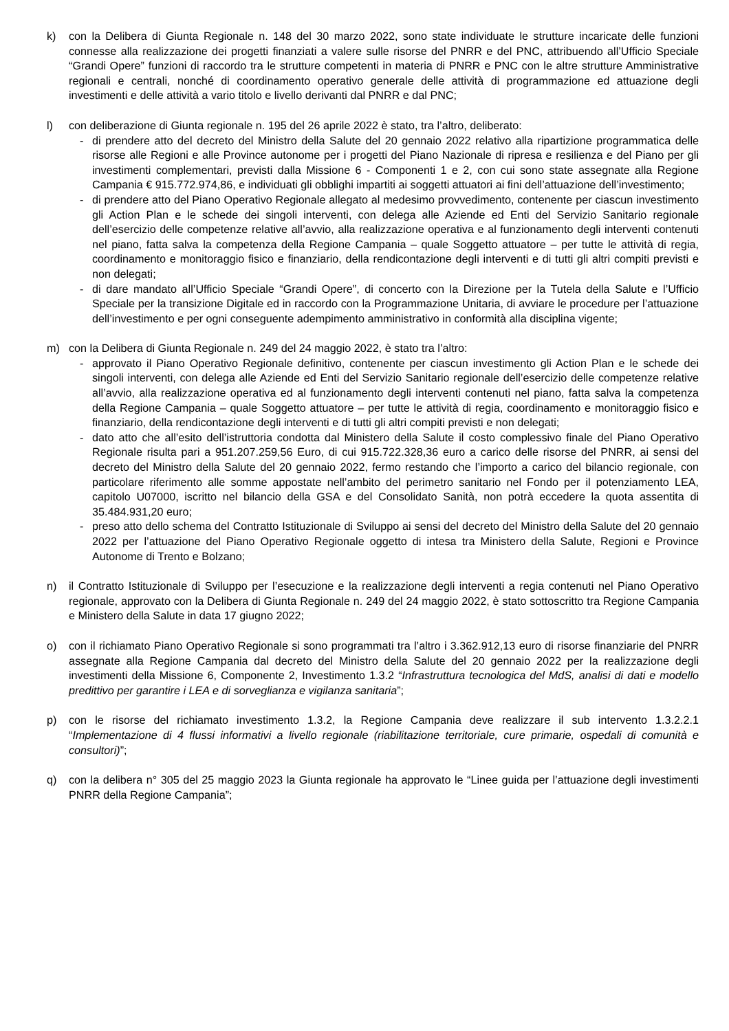k) con la Delibera di Giunta Regionale n. 148 del 30 marzo 2022, sono state individuate le strutture incaricate delle funzioni connesse alla realizzazione dei progetti finanziati a valere sulle risorse del PNRR e del PNC, attribuendo all’Ufficio Speciale “Grandi Opere” funzioni di raccordo tra le strutture competenti in materia di PNRR e PNC con le altre strutture Amministrative regionali e centrali, nonché di coordinamento operativo generale delle attività di programmazione ed attuazione degli investimenti e delle attività a vario titolo e livello derivanti dal PNRR e dal PNC;
l) con deliberazione di Giunta regionale n. 195 del 26 aprile 2022 è stato, tra l’altro, deliberato:
- di prendere atto del decreto del Ministro della Salute del 20 gennaio 2022 relativo alla ripartizione programmatica delle risorse alle Regioni e alle Province autonome per i progetti del Piano Nazionale di ripresa e resilienza e del Piano per gli investimenti complementari, previsti dalla Missione 6 - Componenti 1 e 2, con cui sono state assegnate alla Regione Campania € 915.772.974,86, e individuati gli obblighi impartiti ai soggetti attuatori ai fini dell’attuazione dell’investimento;
- di prendere atto del Piano Operativo Regionale allegato al medesimo provvedimento, contenente per ciascun investimento gli Action Plan e le schede dei singoli interventi, con delega alle Aziende ed Enti del Servizio Sanitario regionale dell’esercizio delle competenze relative all’avvio, alla realizzazione operativa e al funzionamento degli interventi contenuti nel piano, fatta salva la competenza della Regione Campania – quale Soggetto attuatore – per tutte le attività di regia, coordinamento e monitoraggio fisico e finanziario, della rendicontazione degli interventi e di tutti gli altri compiti previsti e non delegati;
- di dare mandato all’Ufficio Speciale “Grandi Opere”, di concerto con la Direzione per la Tutela della Salute e l’Ufficio Speciale per la transizione Digitale ed in raccordo con la Programmazione Unitaria, di avviare le procedure per l’attuazione dell’investimento e per ogni conseguente adempimento amministrativo in conformità alla disciplina vigente;
m) con la Delibera di Giunta Regionale n. 249 del 24 maggio 2022, è stato tra l’altro:
- approvato il Piano Operativo Regionale definitivo, contenente per ciascun investimento gli Action Plan e le schede dei singoli interventi, con delega alle Aziende ed Enti del Servizio Sanitario regionale dell’esercizio delle competenze relative all’avvio, alla realizzazione operativa ed al funzionamento degli interventi contenuti nel piano, fatta salva la competenza della Regione Campania – quale Soggetto attuatore – per tutte le attività di regia, coordinamento e monitoraggio fisico e finanziario, della rendicontazione degli interventi e di tutti gli altri compiti previsti e non delegati;
- dato atto che all’esito dell’istruttoria condotta dal Ministero della Salute il costo complessivo finale del Piano Operativo Regionale risulta pari a 951.207.259,56 Euro, di cui 915.722.328,36 euro a carico delle risorse del PNRR, ai sensi del decreto del Ministro della Salute del 20 gennaio 2022, fermo restando che l’importo a carico del bilancio regionale, con particolare riferimento alle somme appostate nell’ambito del perimetro sanitario nel Fondo per il potenziamento LEA, capitolo U07000, iscritto nel bilancio della GSA e del Consolidato Sanità, non potrà eccedere la quota assentita di 35.484.931,20 euro;
- preso atto dello schema del Contratto Istituzionale di Sviluppo ai sensi del decreto del Ministro della Salute del 20 gennaio 2022 per l’attuazione del Piano Operativo Regionale oggetto di intesa tra Ministero della Salute, Regioni e Province Autonome di Trento e Bolzano;
n) il Contratto Istituzionale di Sviluppo per l’esecuzione e la realizzazione degli interventi a regia contenuti nel Piano Operativo regionale, approvato con la Delibera di Giunta Regionale n. 249 del 24 maggio 2022, è stato sottoscritto tra Regione Campania e Ministero della Salute in data 17 giugno 2022;
o) con il richiamato Piano Operativo Regionale si sono programmati tra l’altro i 3.362.912,13 euro di risorse finanziarie del PNRR assegnate alla Regione Campania dal decreto del Ministro della Salute del 20 gennaio 2022 per la realizzazione degli investimenti della Missione 6, Componente 2, Investimento 1.3.2 “Infrastruttura tecnologica del MdS, analisi di dati e modello predittivo per garantire i LEA e di sorveglianza e vigilanza sanitaria”;
p) con le risorse del richiamato investimento 1.3.2, la Regione Campania deve realizzare il sub intervento 1.3.2.2.1 “Implementazione di 4 flussi informativi a livello regionale (riabilitazione territoriale, cure primarie, ospedali di comunità e consultori)”;
q) con la delibera n° 305 del 25 maggio 2023 la Giunta regionale ha approvato le “Linee guida per l’attuazione degli investimenti PNRR della Regione Campania”;